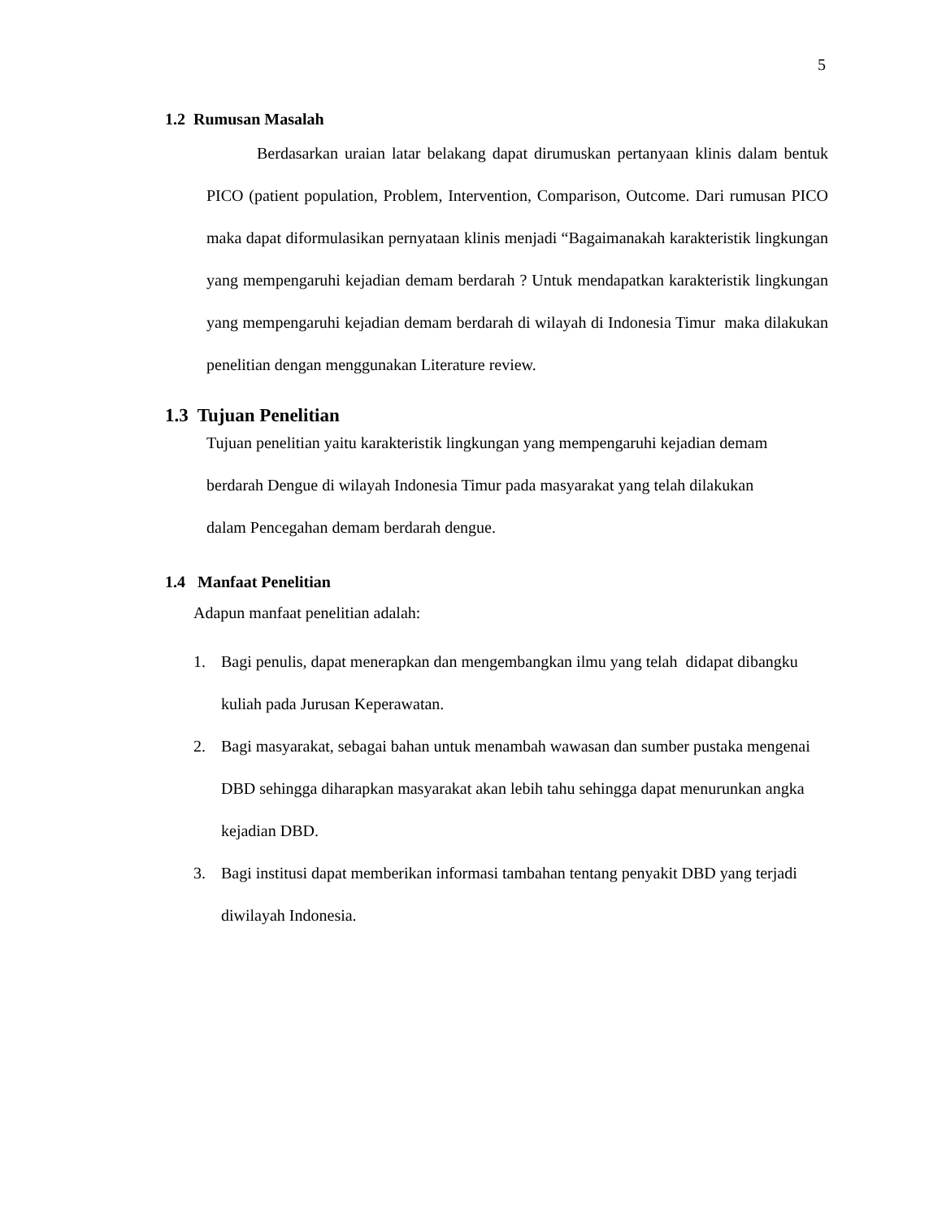5
1.2 Rumusan Masalah
Berdasarkan uraian latar belakang dapat dirumuskan pertanyaan klinis dalam bentuk PICO (patient population, Problem, Intervention, Comparison, Outcome. Dari rumusan PICO maka dapat diformulasikan pernyataan klinis menjadi “Bagaimanakah karakteristik lingkungan yang mempengaruhi kejadian demam berdarah ? Untuk mendapatkan karakteristik lingkungan yang mempengaruhi kejadian demam berdarah di wilayah di Indonesia Timur maka dilakukan penelitian dengan menggunakan Literature review.
1.3 Tujuan Penelitian
Tujuan penelitian yaitu karakteristik lingkungan yang mempengaruhi kejadian demam berdarah Dengue di wilayah Indonesia Timur pada masyarakat yang telah dilakukan dalam Pencegahan demam berdarah dengue.
1.4 Manfaat Penelitian
Adapun manfaat penelitian adalah:
1. Bagi penulis, dapat menerapkan dan mengembangkan ilmu yang telah didapat dibangku kuliah pada Jurusan Keperawatan.
2. Bagi masyarakat, sebagai bahan untuk menambah wawasan dan sumber pustaka mengenai DBD sehingga diharapkan masyarakat akan lebih tahu sehingga dapat menurunkan angka kejadian DBD.
3. Bagi institusi dapat memberikan informasi tambahan tentang penyakit DBD yang terjadi diwilayah Indonesia.